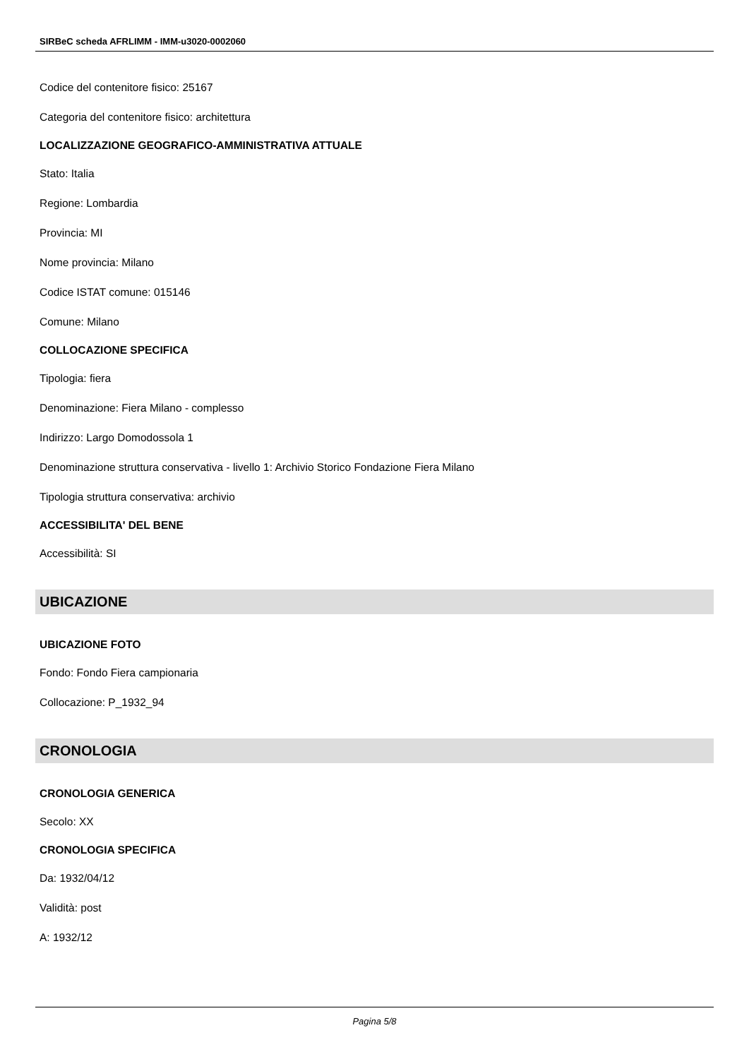SIRBeC scheda AFRLIMM - IMM-u3020-0002060
Codice del contenitore fisico: 25167
Categoria del contenitore fisico: architettura
LOCALIZZAZIONE GEOGRAFICO-AMMINISTRATIVA ATTUALE
Stato: Italia
Regione: Lombardia
Provincia: MI
Nome provincia: Milano
Codice ISTAT comune: 015146
Comune: Milano
COLLOCAZIONE SPECIFICA
Tipologia: fiera
Denominazione: Fiera Milano - complesso
Indirizzo: Largo Domodossola 1
Denominazione struttura conservativa - livello 1: Archivio Storico Fondazione Fiera Milano
Tipologia struttura conservativa: archivio
ACCESSIBILITA' DEL BENE
Accessibilità: SI
UBICAZIONE
UBICAZIONE FOTO
Fondo: Fondo Fiera campionaria
Collocazione: P_1932_94
CRONOLOGIA
CRONOLOGIA GENERICA
Secolo: XX
CRONOLOGIA SPECIFICA
Da: 1932/04/12
Validità: post
A: 1932/12
Pagina 5/8